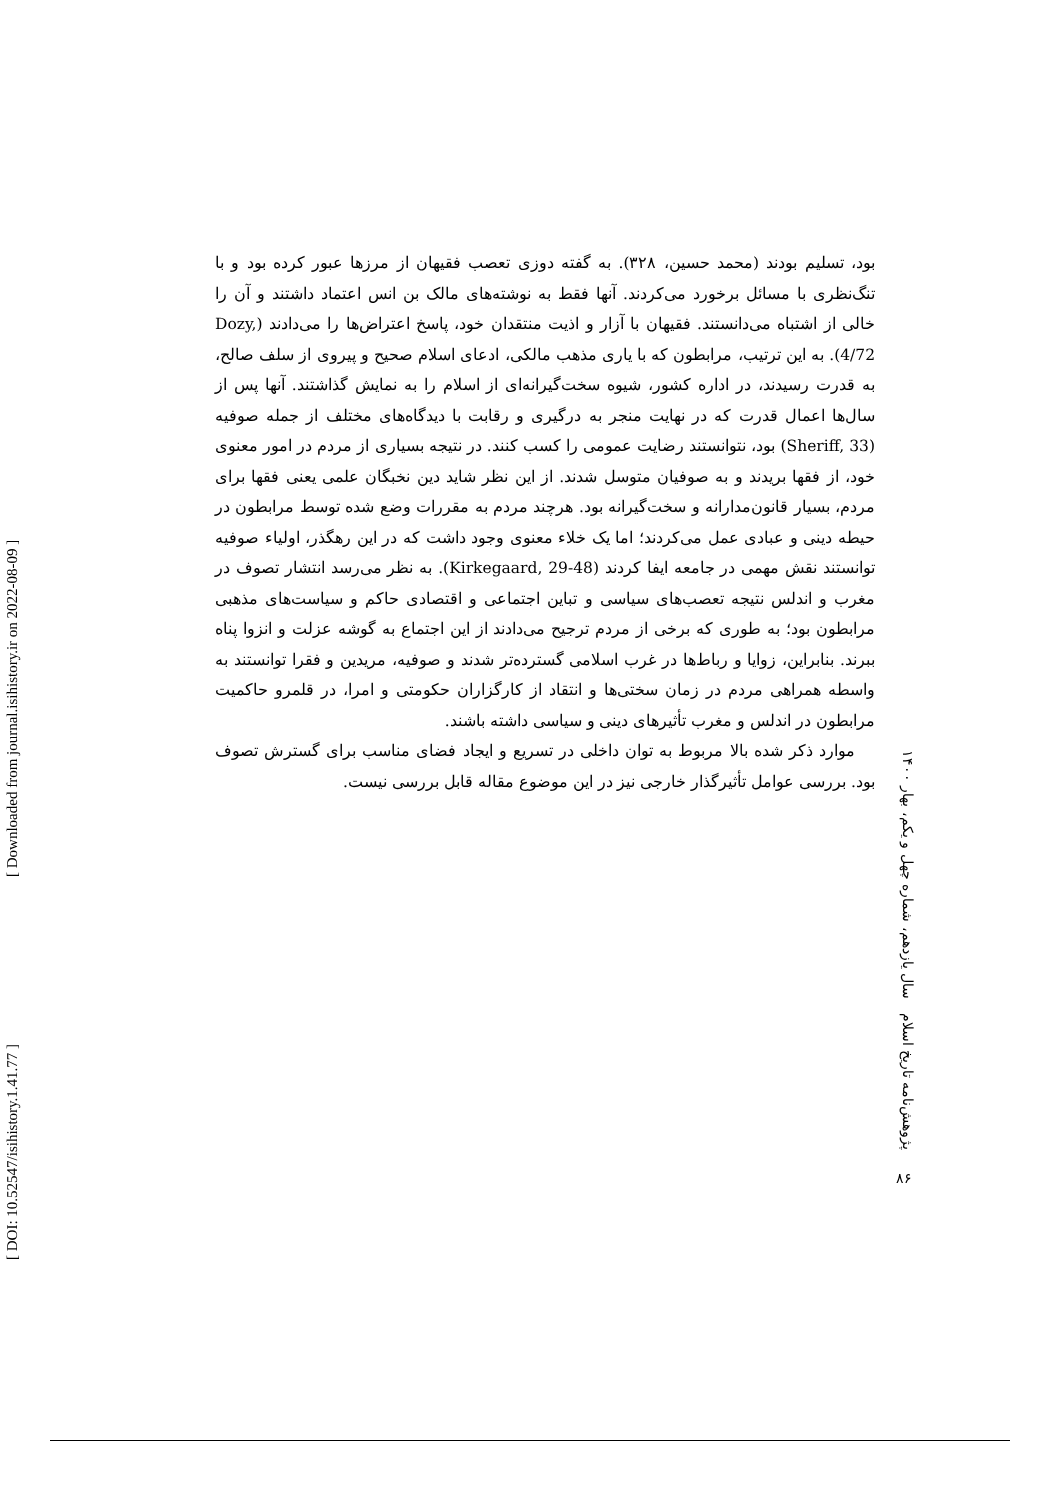[ DOI: 10.52547/isihistory.1.41.77 ] [ Downloaded from journal.isihistory.ir on 2022-08-09 ]
بود، تسلیم بودند (محمد حسین، ۳۲۸). به گفته دوزی تعصب فقیهان از مرزها عبور کرده بود و با تنگ‌نظری با مسائل برخورد می‌کردند. آنها فقط به نوشته‌های مالک بن انس اعتماد داشتند و آن را خالی از اشتباه می‌دانستند. فقیهان با آزار و اذیت منتقدان خود، پاسخ اعتراض‌ها را می‌دادند (Dozy, 4/72). به این ترتیب، مرابطون که با یاری مذهب مالکی، ادعای اسلام صحیح و پیروی از سلف صالح، به قدرت رسیدند، در اداره کشور، شیوه سخت‌گیرانه‌ای از اسلام را به نمایش گذاشتند. آنها پس از سال‌ها اعمال قدرت که در نهایت منجر به درگیری و رقابت با دیدگاه‌های مختلف از جمله صوفیه (Sheriff, 33) بود، نتوانستند رضایت عمومی را کسب کنند. در نتیجه بسیاری از مردم در امور معنوی خود، از فقها بریدند و به صوفیان متوسل شدند. از این نظر شاید دین نخبگان علمی یعنی فقها برای مردم، بسیار قانون‌مدارانه و سخت‌گیرانه بود. هرچند مردم به مقررات وضع شده توسط مرابطون در حیطه دینی و عبادی عمل می‌کردند؛ اما یک خلاء معنوی وجود داشت که در این رهگذر، اولیاء صوفیه توانستند نقش مهمی در جامعه ایفا کردند (Kirkegaard, 29-48). به نظر می‌رسد انتشار تصوف در مغرب و اندلس نتیجه تعصب‌های سیاسی و تباین اجتماعی و اقتصادی حاکم و سیاست‌های مذهبی مرابطون بود؛ به طوری که برخی از مردم ترجیح می‌دادند از این اجتماع به گوشه عزلت و انزوا پناه ببرند. بنابراین، زوایا و رباط‌ها در غرب اسلامی گسترده‌تر شدند و صوفیه، مریدین و فقرا توانستند به واسطه همراهی مردم در زمان سختی‌ها و انتقاد از کارگزاران حکومتی و امرا، در قلمرو حاکمیت مرابطون در اندلس و مغرب تأثیرهای دینی و سیاسی داشته باشند.
موارد ذکر شده بالا مربوط به توان داخلی در تسریع و ایجاد فضای مناسب برای گسترش تصوف بود. بررسی عوامل تأثیرگذار خارجی نیز در این موضوع مقاله قابل بررسی نیست.
پژوهش‌نامه تاریخ اسلام سال یازدهم، شماره چهل و یکم، بهار ۱۴۰۰
۸۶